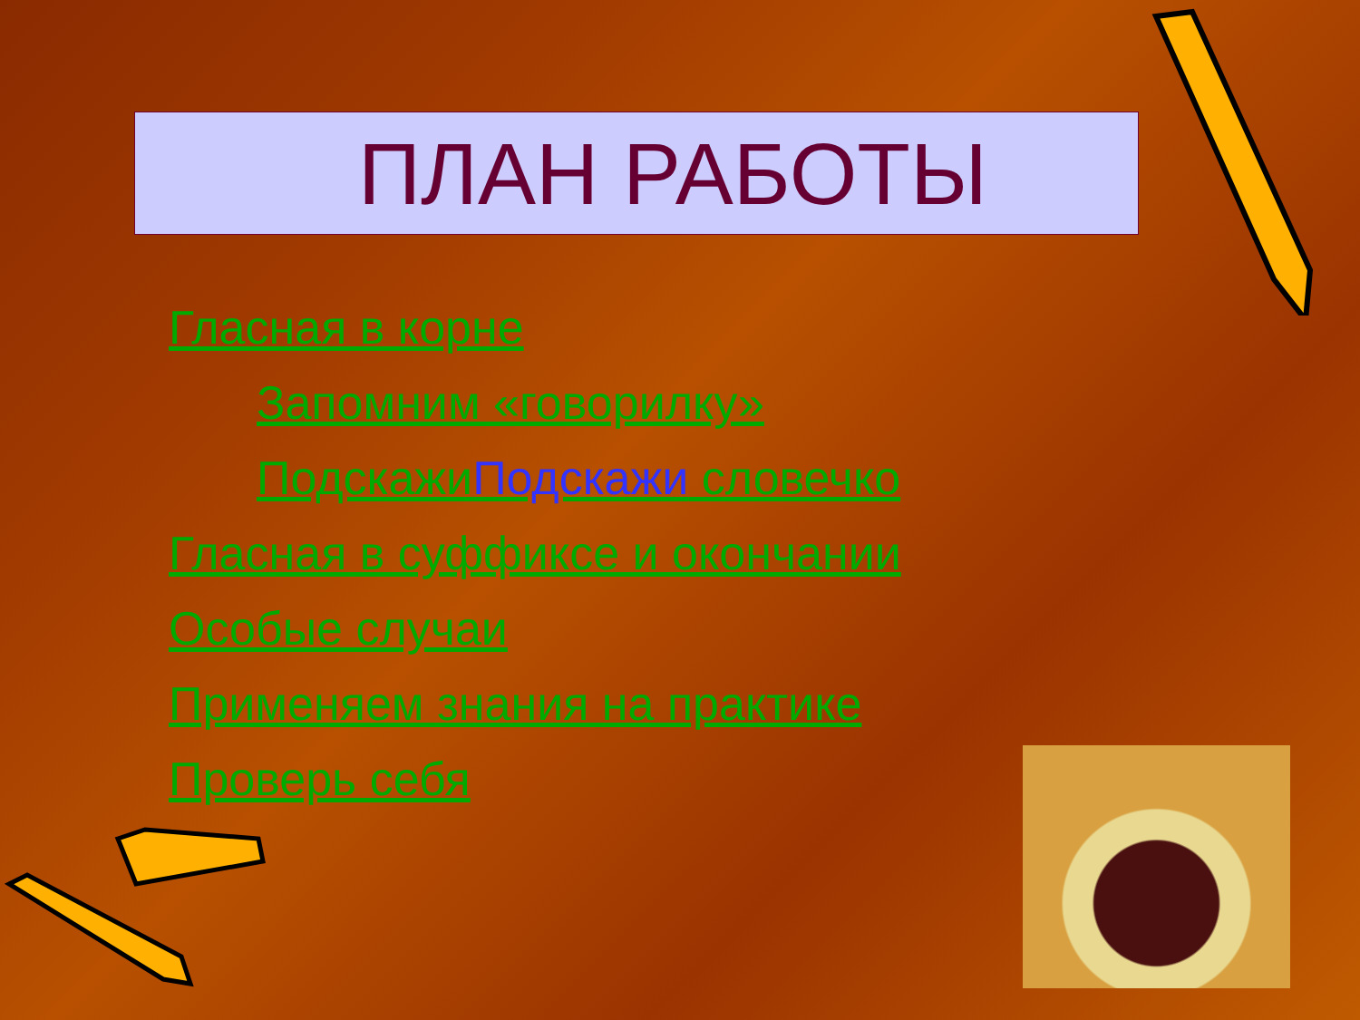ПЛАН РАБОТЫ
Гласная в корне
Запомним «говорилку»
ПодскажиПодскажи словечко
Гласная в суффиксе и окончании
Особые случаи
Применяем знания на практике
Проверь себя